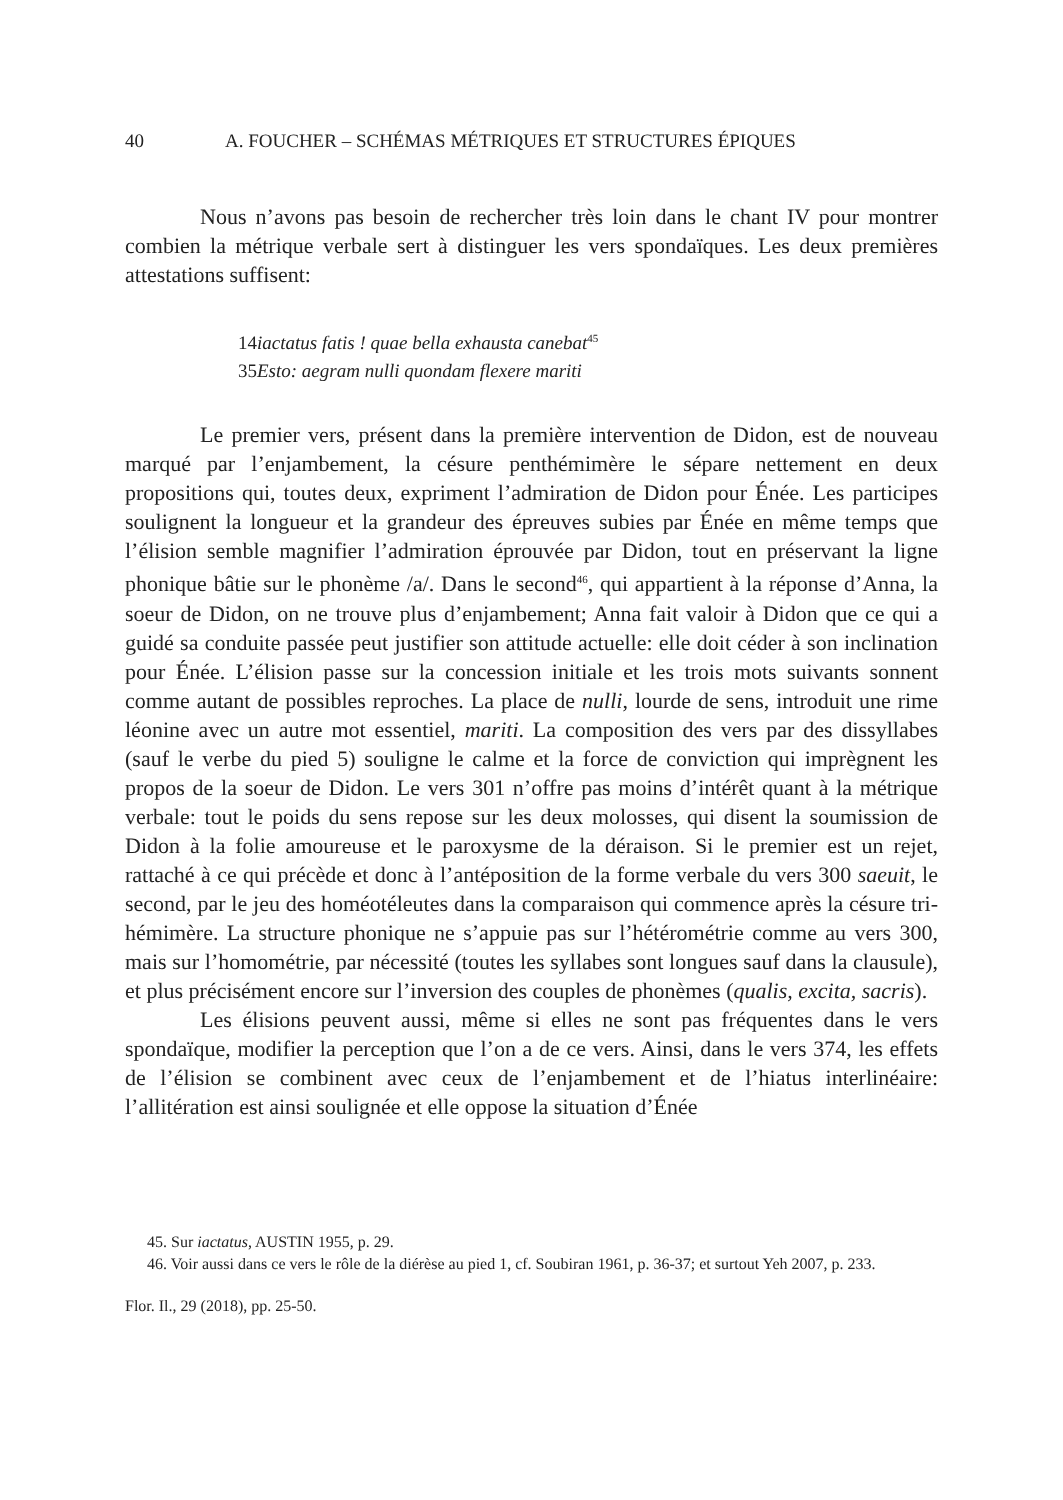40 A. FOUCHER – SCHÉMAS MÉTRIQUES ET STRUCTURES ÉPIQUES
Nous n’avons pas besoin de rechercher très loin dans le chant IV pour montrer combien la métrique verbale sert à distinguer les vers spondaïques. Les deux premières attestations suffisent:
14iactatus fatis ! quae bella exhausta canebat<sup>45</sup>
35Esto: aegram nulli quondam flexere mariti
Le premier vers, présent dans la première intervention de Didon, est de nouveau marqué par l’enjambement, la césure penthémimère le sépare nettement en deux propositions qui, toutes deux, expriment l’admiration de Didon pour Énée. Les participes soulignent la longueur et la grandeur des épreuves subies par Énée en même temps que l’élision semble magnifier l’admiration éprouvée par Didon, tout en préservant la ligne phonique bâtie sur le phonème /a/. Dans le second<sup>46</sup>, qui appartient à la réponse d’Anna, la soeur de Didon, on ne trouve plus d’enjambement; Anna fait valoir à Didon que ce qui a guidé sa conduite passée peut justifier son attitude actuelle: elle doit céder à son inclination pour Énée. L’élision passe sur la concession initiale et les trois mots suivants sonnent comme autant de possibles reproches. La place de nulli, lourde de sens, introduit une rime léonine avec un autre mot essentiel, mariti. La composition des vers par des dissyllabes (sauf le verbe du pied 5) souligne le calme et la force de conviction qui imprègnent les propos de la soeur de Didon. Le vers 301 n’offre pas moins d’intérêt quant à la métrique verbale: tout le poids du sens repose sur les deux molosses, qui disent la soumission de Didon à la folie amoureuse et le paroxysme de la déraison. Si le premier est un rejet, rattaché à ce qui précède et donc à l’antéposition de la forme verbale du vers 300 saeuit, le second, par le jeu des homéotéleutes dans la comparaison qui commence après la césure tri-hémimère. La structure phonique ne s’appuie pas sur l’hétérométrie comme au vers 300, mais sur l’homométrie, par nécessité (toutes les syllabes sont longues sauf dans la clausule), et plus précisément encore sur l’inversion des couples de phonèmes (qualis, excita, sacris).
Les élisions peuvent aussi, même si elles ne sont pas fréquentes dans le vers spondaïque, modifier la perception que l’on a de ce vers. Ainsi, dans le vers 374, les effets de l’élision se combinent avec ceux de l’enjambement et de l’hiatus interlinéaire: l’allitération est ainsi soulignée et elle oppose la situation d’Énée
45. Sur iactatus, AUSTIN 1955, p. 29.
46. Voir aussi dans ce vers le rôle de la diérèse au pied 1, cf. Soubiran 1961, p. 36-37; et surtout Yeh 2007, p. 233.
Flor. Il., 29 (2018), pp. 25-50.